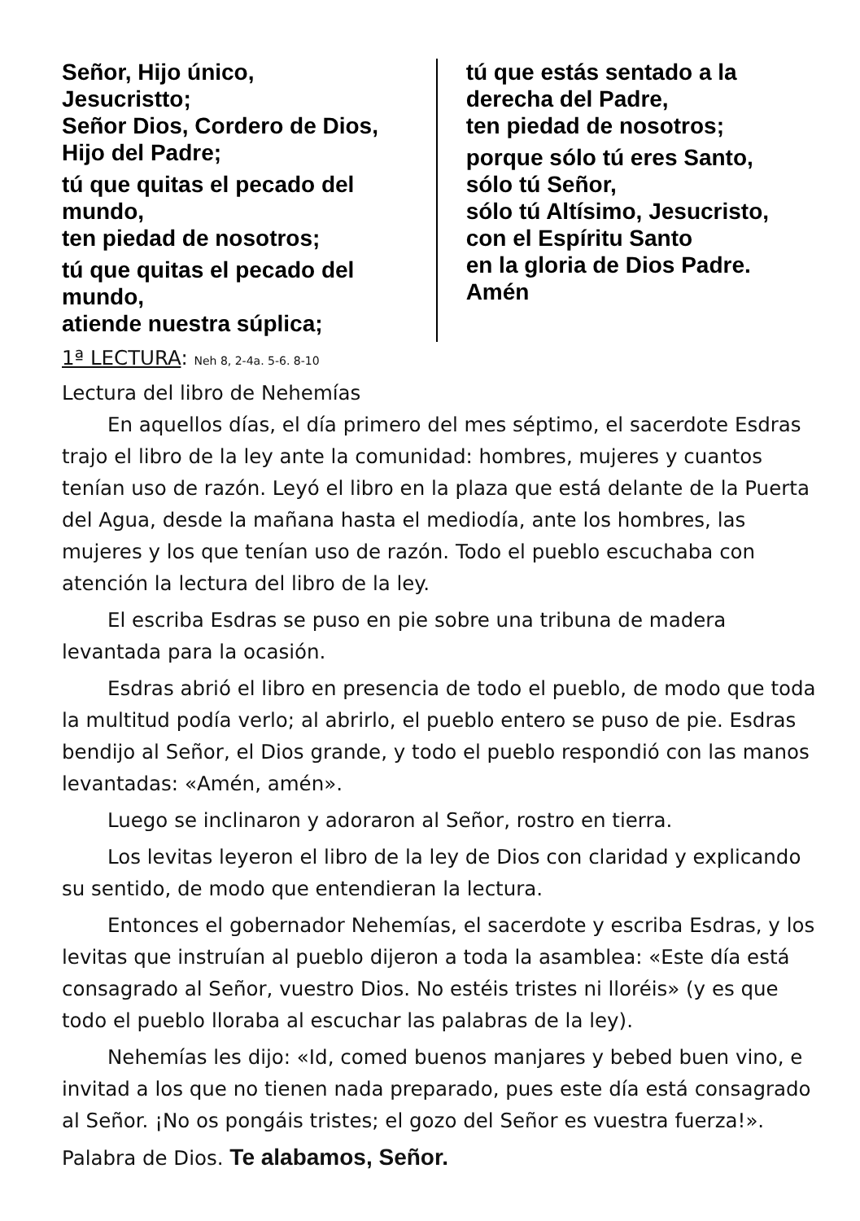Señor, Hijo único,
Jesucristto;
Señor Dios, Cordero de Dios,
Hijo del Padre;
tú que quitas el pecado del mundo,
ten piedad de nosotros;
tú que quitas el pecado del mundo,
atiende nuestra súplica;
tú que estás sentado a la derecha del Padre,
ten piedad de nosotros;
porque sólo tú eres Santo,
sólo tú Señor,
sólo tú Altísimo, Jesucristo,
con el Espíritu Santo
en la gloria de Dios Padre.
Amén
1ª LECTURA: Neh 8, 2-4a. 5-6. 8-10
Lectura del libro de Nehemías
En aquellos días, el día primero del mes séptimo, el sacerdote Esdras trajo el libro de la ley ante la comunidad: hombres, mujeres y cuantos tenían uso de razón. Leyó el libro en la plaza que está delante de la Puerta del Agua, desde la mañana hasta el mediodía, ante los hombres, las mujeres y los que tenían uso de razón. Todo el pueblo escuchaba con atención la lectura del libro de la ley.
El escriba Esdras se puso en pie sobre una tribuna de madera levantada para la ocasión.
Esdras abrió el libro en presencia de todo el pueblo, de modo que toda la multitud podía verlo; al abrirlo, el pueblo entero se puso de pie. Esdras bendijo al Señor, el Dios grande, y todo el pueblo respondió con las manos levantadas: «Amén, amén».
Luego se inclinaron y adoraron al Señor, rostro en tierra.
Los levitas leyeron el libro de la ley de Dios con claridad y explicando su sentido, de modo que entendieran la lectura.
Entonces el gobernador Nehemías, el sacerdote y escriba Esdras, y los levitas que instruían al pueblo dijeron a toda la asamblea: «Este día está consagrado al Señor, vuestro Dios. No estéis tristes ni lloréis» (y es que todo el pueblo lloraba al escuchar las palabras de la ley).
Nehemías les dijo: «Id, comed buenos manjares y bebed buen vino, e invitad a los que no tienen nada preparado, pues este día está consagrado al Señor. ¡No os pongáis tristes; el gozo del Señor es vuestra fuerza!».
Palabra de Dios. Te alabamos, Señor.